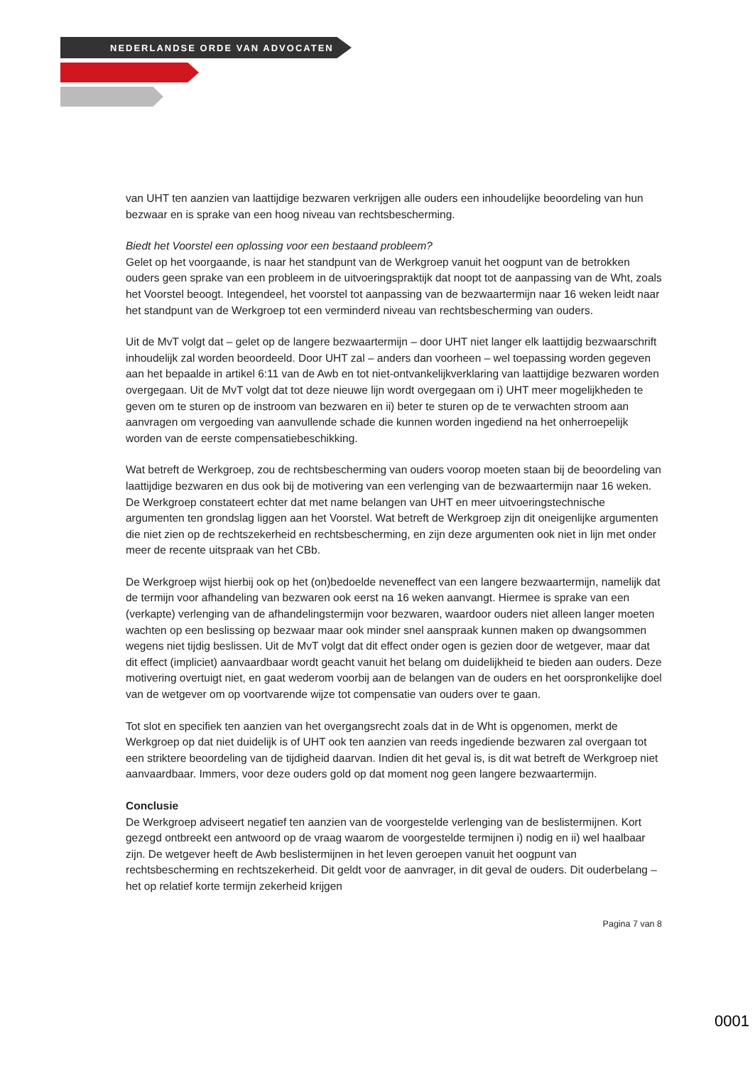NEDERLANDSE ORDE VAN ADVOCATEN
van UHT ten aanzien van laattijdige bezwaren verkrijgen alle ouders een inhoudelijke beoordeling van hun bezwaar en is sprake van een hoog niveau van rechtsbescherming.
Biedt het Voorstel een oplossing voor een bestaand probleem?
Gelet op het voorgaande, is naar het standpunt van de Werkgroep vanuit het oogpunt van de betrokken ouders geen sprake van een probleem in de uitvoeringspraktijk dat noopt tot de aanpassing van de Wht, zoals het Voorstel beoogt. Integendeel, het voorstel tot aanpassing van de bezwaartermijn naar 16 weken leidt naar het standpunt van de Werkgroep tot een verminderd niveau van rechtsbescherming van ouders.
Uit de MvT volgt dat – gelet op de langere bezwaartermijn – door UHT niet langer elk laattijdig bezwaarschrift inhoudelijk zal worden beoordeeld. Door UHT zal – anders dan voorheen – wel toepassing worden gegeven aan het bepaalde in artikel 6:11 van de Awb en tot niet-ontvankelijkverklaring van laattijdige bezwaren worden overgegaan. Uit de MvT volgt dat tot deze nieuwe lijn wordt overgegaan om i) UHT meer mogelijkheden te geven om te sturen op de instroom van bezwaren en ii) beter te sturen op de te verwachten stroom aan aanvragen om vergoeding van aanvullende schade die kunnen worden ingediend na het onherroepelijk worden van de eerste compensatiebeschikking.
Wat betreft de Werkgroep, zou de rechtsbescherming van ouders voorop moeten staan bij de beoordeling van laattijdige bezwaren en dus ook bij de motivering van een verlenging van de bezwaartermijn naar 16 weken. De Werkgroep constateert echter dat met name belangen van UHT en meer uitvoeringstechnische argumenten ten grondslag liggen aan het Voorstel. Wat betreft de Werkgroep zijn dit oneigenlijke argumenten die niet zien op de rechtszekerheid en rechtsbescherming, en zijn deze argumenten ook niet in lijn met onder meer de recente uitspraak van het CBb.
De Werkgroep wijst hierbij ook op het (on)bedoelde neveneffect van een langere bezwaartermijn, namelijk dat de termijn voor afhandeling van bezwaren ook eerst na 16 weken aanvangt. Hiermee is sprake van een (verkapte) verlenging van de afhandelingstermijn voor bezwaren, waardoor ouders niet alleen langer moeten wachten op een beslissing op bezwaar maar ook minder snel aanspraak kunnen maken op dwangsommen wegens niet tijdig beslissen. Uit de MvT volgt dat dit effect onder ogen is gezien door de wetgever, maar dat dit effect (impliciet) aanvaardbaar wordt geacht vanuit het belang om duidelijkheid te bieden aan ouders. Deze motivering overtuigt niet, en gaat wederom voorbij aan de belangen van de ouders en het oorspronkelijke doel van de wetgever om op voortvarende wijze tot compensatie van ouders over te gaan.
Tot slot en specifiek ten aanzien van het overgangsrecht zoals dat in de Wht is opgenomen, merkt de Werkgroep op dat niet duidelijk is of UHT ook ten aanzien van reeds ingediende bezwaren zal overgaan tot een striktere beoordeling van de tijdigheid daarvan. Indien dit het geval is, is dit wat betreft de Werkgroep niet aanvaardbaar. Immers, voor deze ouders gold op dat moment nog geen langere bezwaartermijn.
Conclusie
De Werkgroep adviseert negatief ten aanzien van de voorgestelde verlenging van de beslistermijnen. Kort gezegd ontbreekt een antwoord op de vraag waarom de voorgestelde termijnen i) nodig en ii) wel haalbaar zijn. De wetgever heeft de Awb beslistermijnen in het leven geroepen vanuit het oogpunt van rechtsbescherming en rechtszekerheid. Dit geldt voor de aanvrager, in dit geval de ouders. Dit ouderbelang – het op relatief korte termijn zekerheid krijgen
Pagina 7 van 8
0001